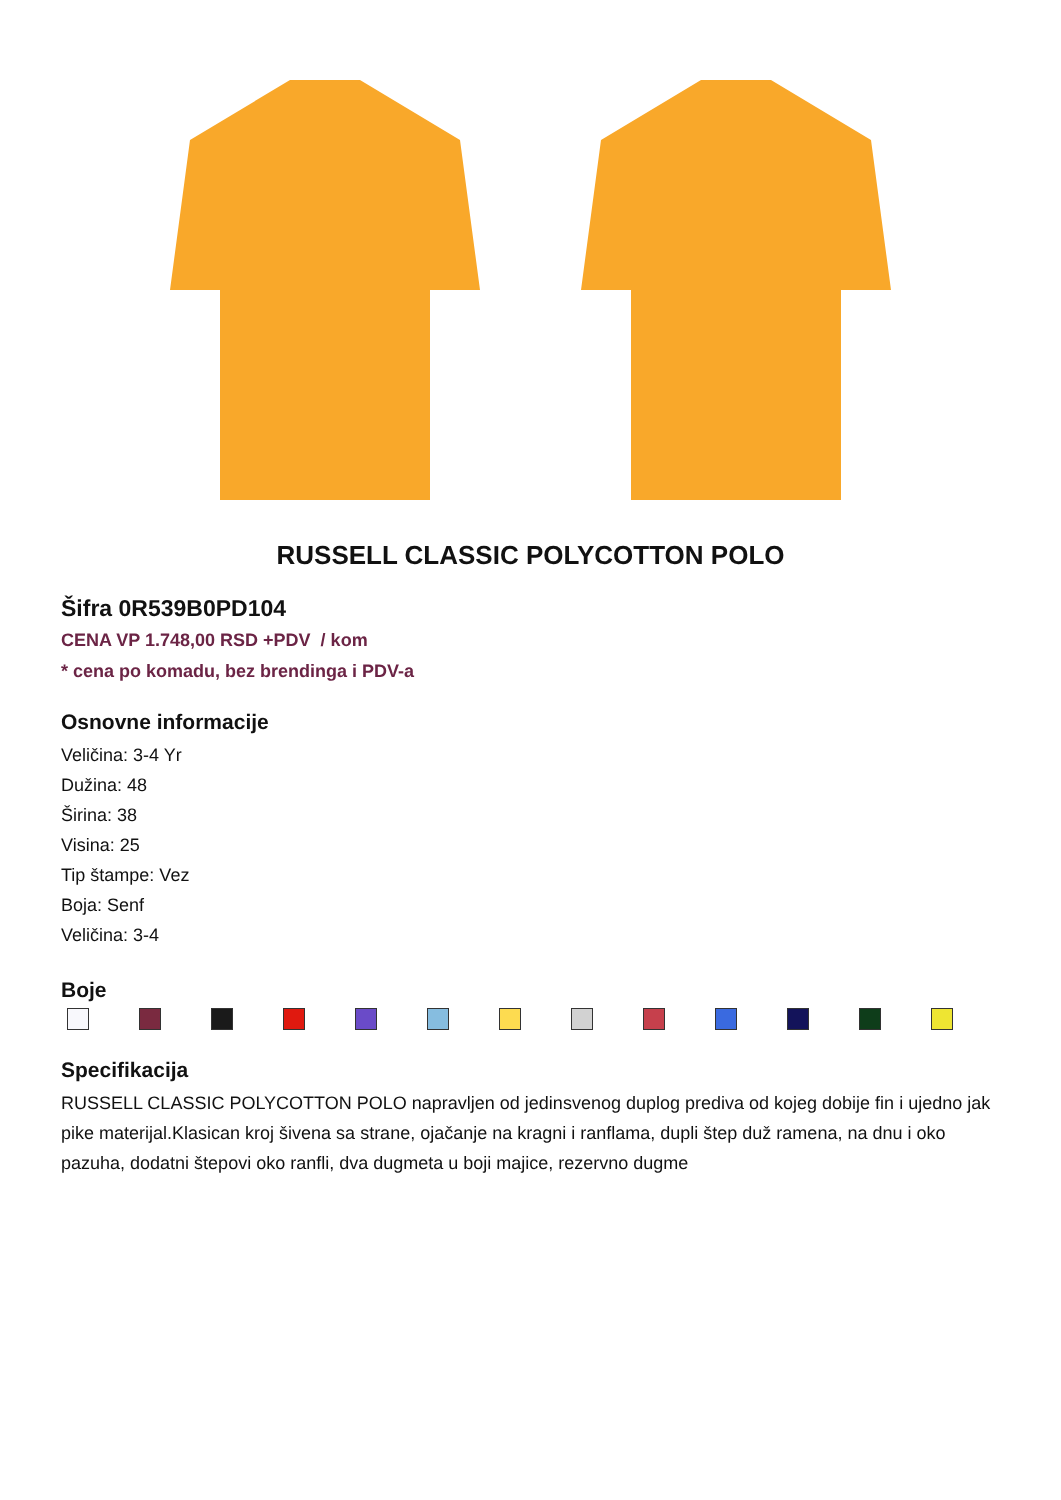RUSSELL CLASSIC POLYCOTTON POLO
Šifra 0R539B0PD104
CENA VP 1.748,00 RSD +PDV / kom
* cena po komadu, bez brendinga i PDV-a
Osnovne informacije
Veličina: 3-4 Yr
Dužina: 48
Širina: 38
Visina: 25
Tip štampe: Vez
Boja: Senf
Veličina: 3-4
Boje
Specifikacija
RUSSELL CLASSIC POLYCOTTON POLO napravljen od jedinsvenog duplog prediva od kojeg dobije fin i ujedno jak pike materijal.Klasican kroj šivena sa strane, ojačanje na kragni i ranflama, dupli štep duž ramena, na dnu i oko pazuha, dodatni štepovi oko ranfli, dva dugmeta u boji majice, rezervno dugme